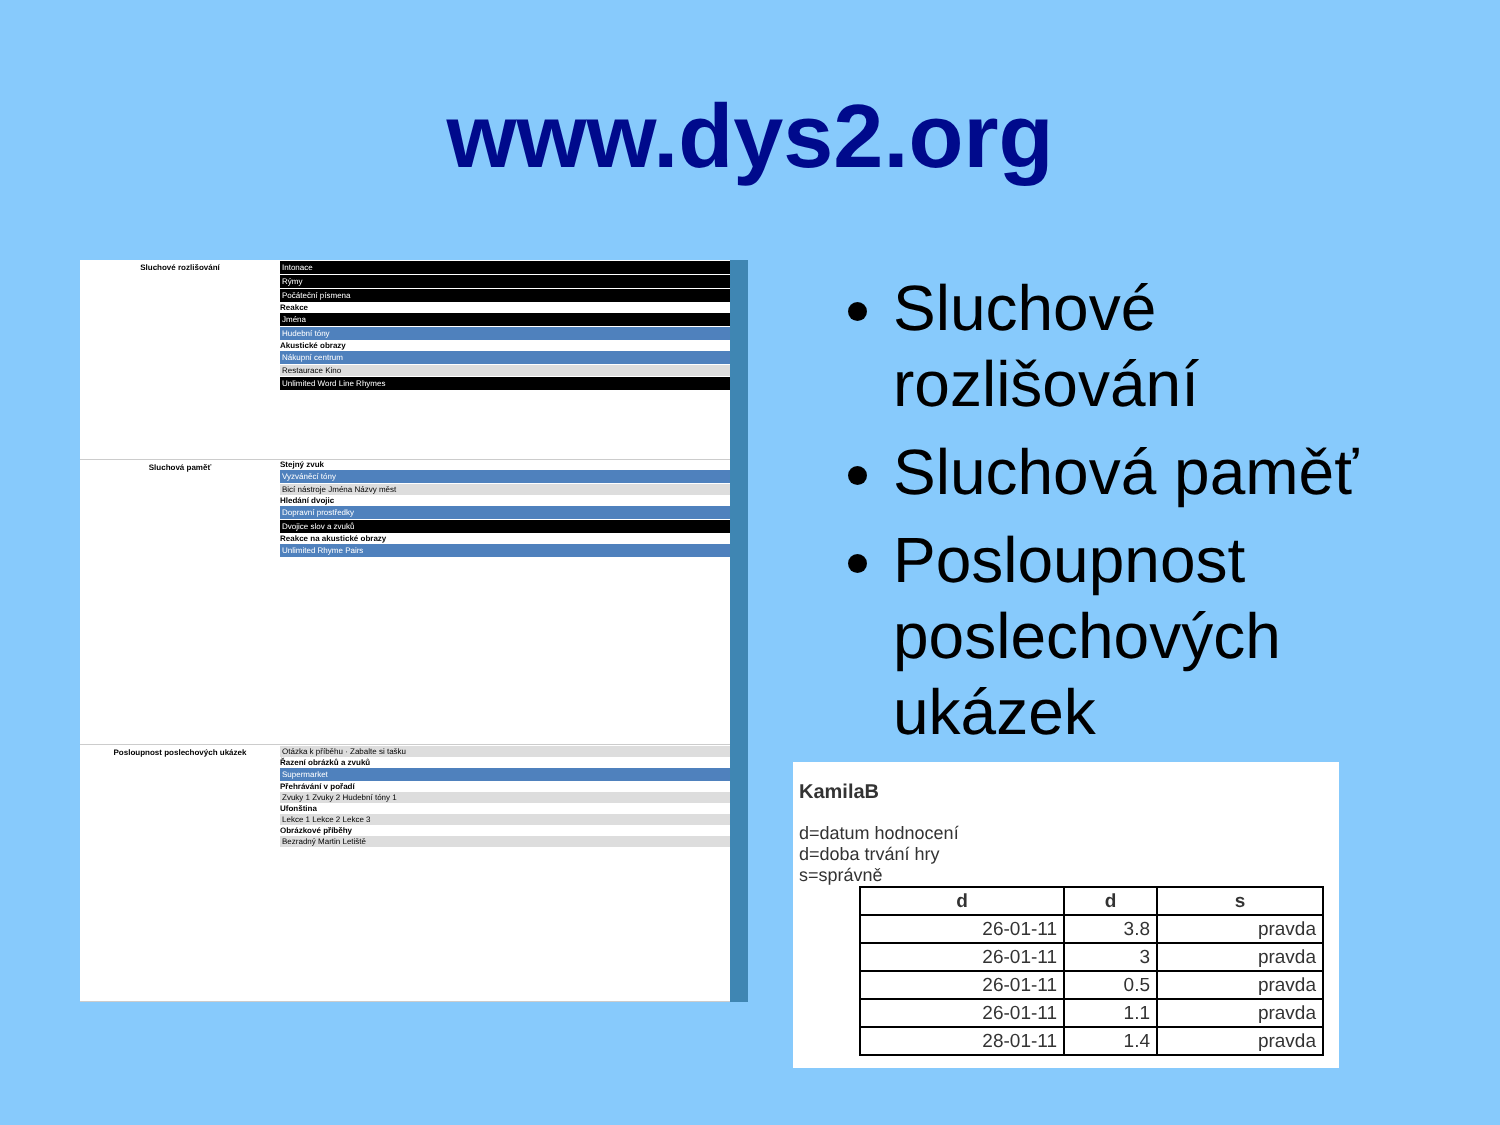www.dys2.org
Sluchové rozlišování
Intonace
Rýmy
Počáteční písmena
Reakce
Jména
Hudební tóny
Akustické obrazy
Nákupní centrum
Restaurace Kino
Unlimited Word Line Rhymes
Sluchová paměť
Stejný zvuk
Vyzváněcí tóny
Bicí nástroje Jména Názvy měst
Hledání dvojic
Dopravní prostředky
Dvojice slov a zvuků
Reakce na akustické obrazy
Unlimited Rhyme Pairs
Posloupnost poslechových ukázek
Otázka k příběhu · Zabalte si tašku
Řazení obrázků a zvuků
Supermarket
Přehrávání v pořadí
Zvuky 1 Zvuky 2 Hudební tóny 1
Ufonština
Lekce 1 Lekce 2 Lekce 3
Obrázkové příběhy
Bezradný Martin Letiště
Sluchové rozlišování
Sluchová paměť
Posloupnost poslechových ukázek
KamilaB
d=datum hodnocení
d=doba trvání hry
s=správně
| d | d | s |
| --- | --- | --- |
| 26-01-11 | 3.8 | pravda |
| 26-01-11 | 3 | pravda |
| 26-01-11 | 0.5 | pravda |
| 26-01-11 | 1.1 | pravda |
| 28-01-11 | 1.4 | pravda |